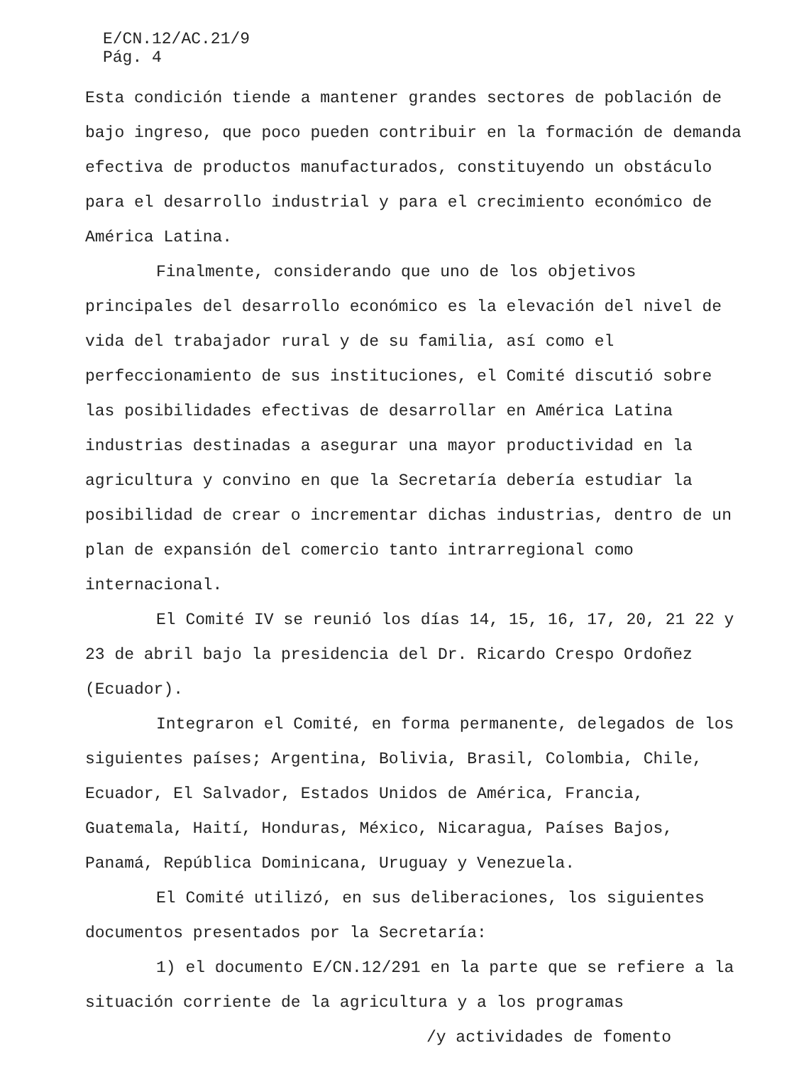E/CN.12/AC.21/9
Pág. 4
Esta condición tiende a mantener grandes sectores de población de bajo ingreso, que poco pueden contribuir en la formación de demanda efectiva de productos manufacturados, constituyendo un obstáculo para el desarrollo industrial y para el crecimiento económico de América Latina.
Finalmente, considerando que uno de los objetivos principales del desarrollo económico es la elevación del nivel de vida del trabajador rural y de su familia, así como el perfeccionamiento de sus instituciones, el Comité discutió sobre las posibilidades efectivas de desarrollar en América Latina industrias destinadas a asegurar una mayor productividad en la agricultura y convino en que la Secretaría debería estudiar la posibilidad de crear o incrementar dichas industrias, dentro de un plan de expansión del comercio tanto intrarregional como internacional.
El Comité IV se reunió los días 14, 15, 16, 17, 20, 21 22 y 23 de abril bajo la presidencia del Dr. Ricardo Crespo Ordoñez (Ecuador).
Integraron el Comité, en forma permanente, delegados de los siguientes países; Argentina, Bolivia, Brasil, Colombia, Chile, Ecuador, El Salvador, Estados Unidos de América, Francia, Guatemala, Haití, Honduras, México, Nicaragua, Países Bajos, Panamá, República Dominicana, Uruguay y Venezuela.
El Comité utilizó, en sus deliberaciones, los siguientes documentos presentados por la Secretaría:
1) el documento E/CN.12/291 en la parte que se refiere a la situación corriente de la agricultura y a los programas
/y actividades de fomento